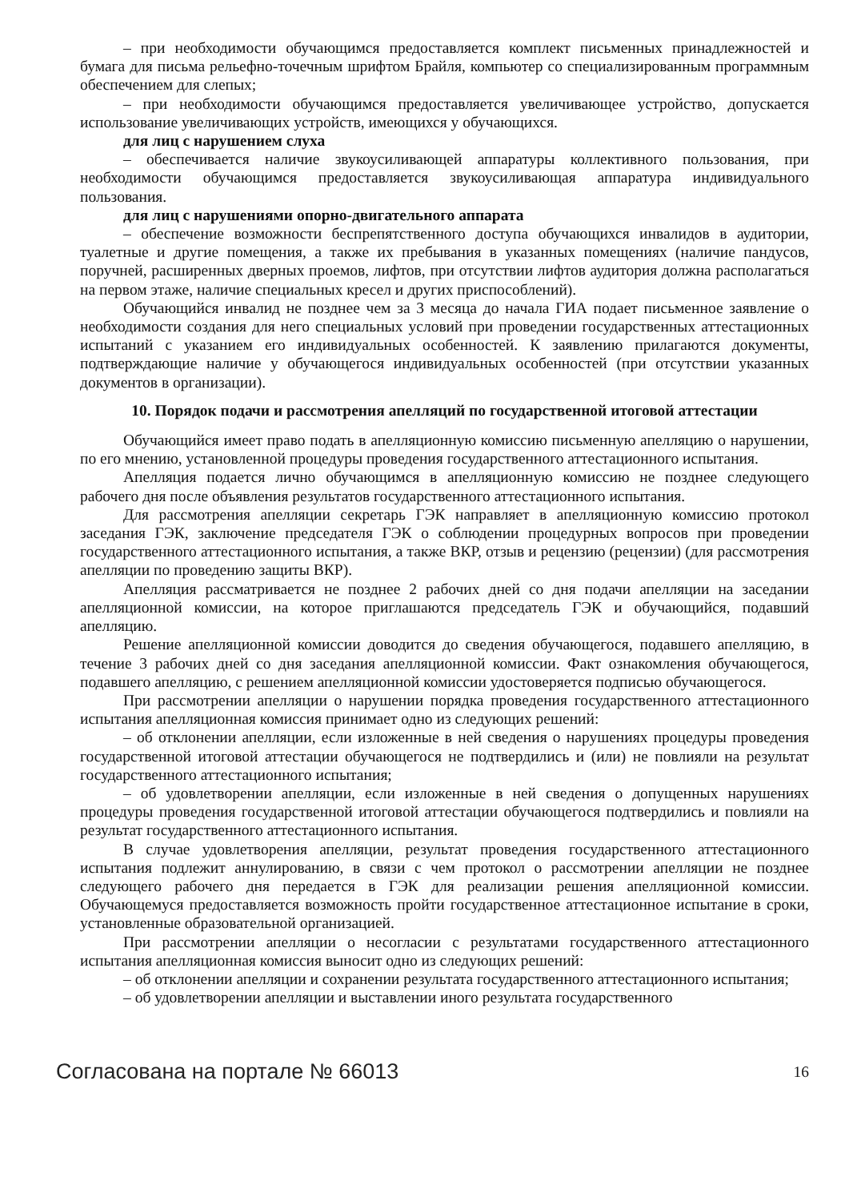– при необходимости обучающимся предоставляется комплект письменных принадлежностей и бумага для письма рельефно-точечным шрифтом Брайля, компьютер со специализированным программным обеспечением для слепых;
– при необходимости обучающимся предоставляется увеличивающее устройство, допускается использование увеличивающих устройств, имеющихся у обучающихся.
для лиц с нарушением слуха
– обеспечивается наличие звукоусиливающей аппаратуры коллективного пользования, при необходимости обучающимся предоставляется звукоусиливающая аппаратура индивидуального пользования.
для лиц с нарушениями опорно-двигательного аппарата
– обеспечение возможности беспрепятственного доступа обучающихся инвалидов в аудитории, туалетные и другие помещения, а также их пребывания в указанных помещениях (наличие пандусов, поручней, расширенных дверных проемов, лифтов, при отсутствии лифтов аудитория должна располагаться на первом этаже, наличие специальных кресел и других приспособлений).
Обучающийся инвалид не позднее чем за 3 месяца до начала ГИА подает письменное заявление о необходимости создания для него специальных условий при проведении государственных аттестационных испытаний с указанием его индивидуальных особенностей. К заявлению прилагаются документы, подтверждающие наличие у обучающегося индивидуальных особенностей (при отсутствии указанных документов в организации).
10. Порядок подачи и рассмотрения апелляций по государственной итоговой аттестации
Обучающийся имеет право подать в апелляционную комиссию письменную апелляцию о нарушении, по его мнению, установленной процедуры проведения государственного аттестационного испытания.
Апелляция подается лично обучающимся в апелляционную комиссию не позднее следующего рабочего дня после объявления результатов государственного аттестационного испытания.
Для рассмотрения апелляции секретарь ГЭК направляет в апелляционную комиссию протокол заседания ГЭК, заключение председателя ГЭК о соблюдении процедурных вопросов при проведении государственного аттестационного испытания, а также ВКР, отзыв и рецензию (рецензии) (для рассмотрения апелляции по проведению защиты ВКР).
Апелляция рассматривается не позднее 2 рабочих дней со дня подачи апелляции на заседании апелляционной комиссии, на которое приглашаются председатель ГЭК и обучающийся, подавший апелляцию.
Решение апелляционной комиссии доводится до сведения обучающегося, подавшего апелляцию, в течение 3 рабочих дней со дня заседания апелляционной комиссии. Факт ознакомления обучающегося, подавшего апелляцию, с решением апелляционной комиссии удостоверяется подписью обучающегося.
При рассмотрении апелляции о нарушении порядка проведения государственного аттестационного испытания апелляционная комиссия принимает одно из следующих решений:
– об отклонении апелляции, если изложенные в ней сведения о нарушениях процедуры проведения государственной итоговой аттестации обучающегося не подтвердились и (или) не повлияли на результат государственного аттестационного испытания;
– об удовлетворении апелляции, если изложенные в ней сведения о допущенных нарушениях процедуры проведения государственной итоговой аттестации обучающегося подтвердились и повлияли на результат государственного аттестационного испытания.
В случае удовлетворения апелляции, результат проведения государственного аттестационного испытания подлежит аннулированию, в связи с чем протокол о рассмотрении апелляции не позднее следующего рабочего дня передается в ГЭК для реализации решения апелляционной комиссии. Обучающемуся предоставляется возможность пройти государственное аттестационное испытание в сроки, установленные образовательной организацией.
При рассмотрении апелляции о несогласии с результатами государственного аттестационного испытания апелляционная комиссия выносит одно из следующих решений:
– об отклонении апелляции и сохранении результата государственного аттестационного испытания;
– об удовлетворении апелляции и выставлении иного результата государственного
Согласована на портале № 66013 16